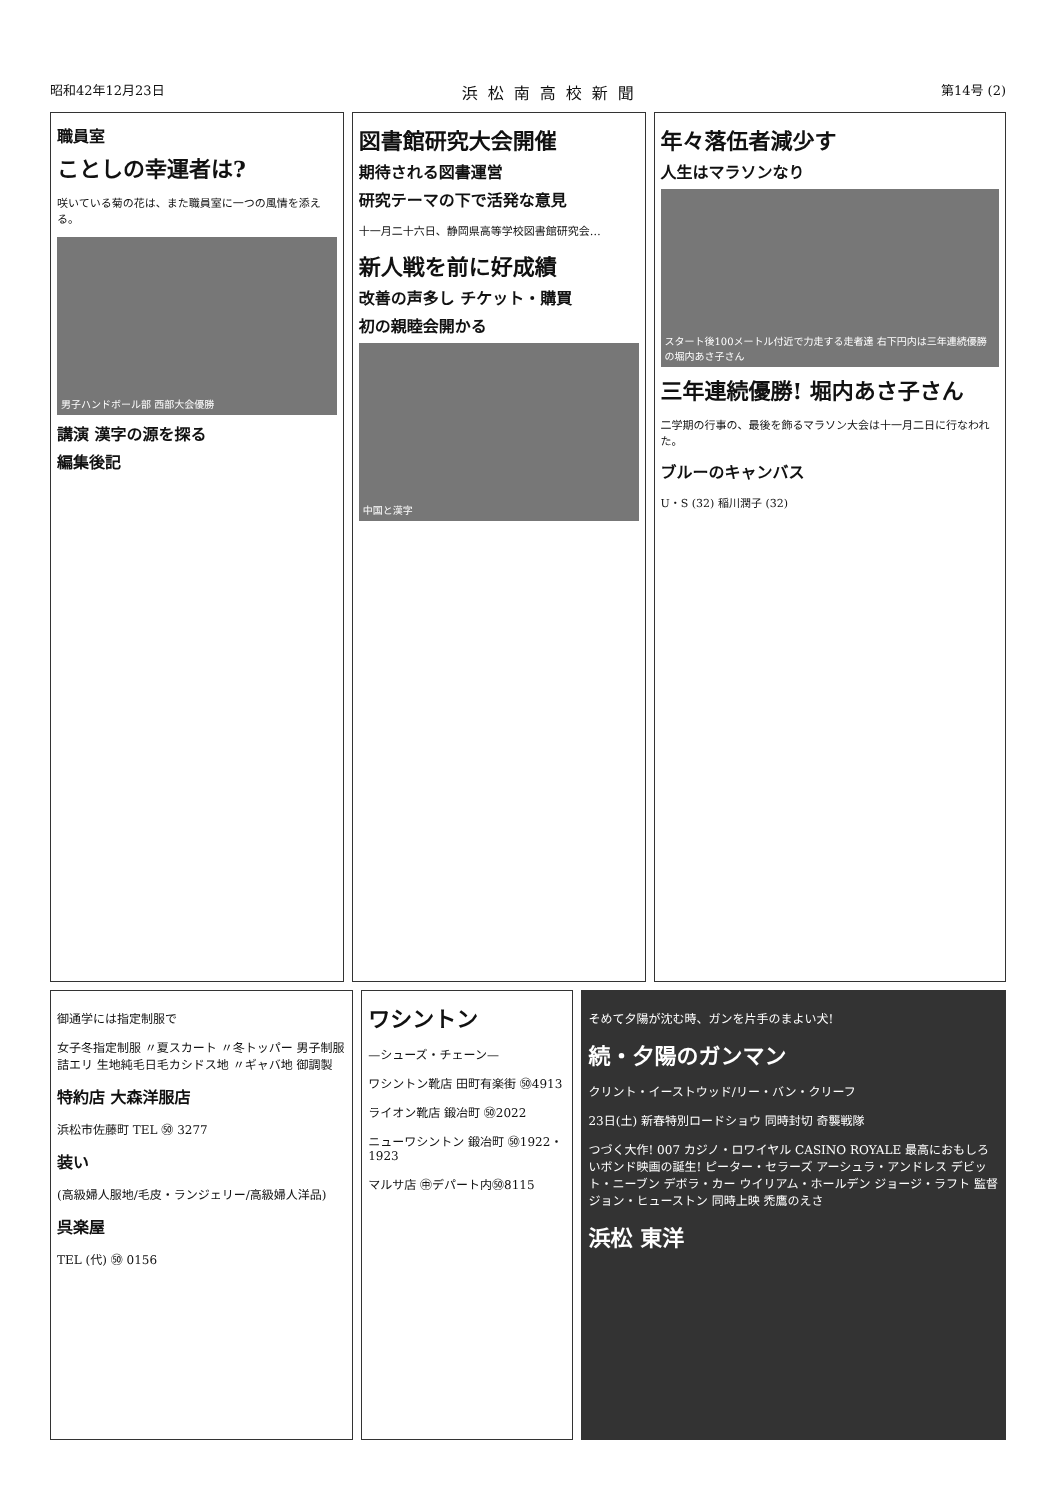昭和42年12月23日 浜松南高校新聞 第14号 (2)
職員室
ことしの幸運者は?
咲いている菊の花は、また職員室に一つの風情を添える。
男子ハンドボール部 西部大会優勝
講演 漢字の源を探る
編集後記
図書館研究大会開催
期待される図書運営
研究テーマの下で活発な意見
十一月二十六日、静岡県高等学校図書館研究会…
新人戦を前に好成績
改善の声多し チケット・購買
初の親睦会開かる
中国と漢字
年々落伍者減少す
人生はマラソンなり
スタート後100メートル付近で力走する走者達 右下円内は三年連続優勝の堀内あさ子さん
三年連続優勝! 堀内あさ子さん
二学期の行事の、最後を飾るマラソン大会は十一月二日に行なわれた。
ブルーのキャンバス
U・S (32) 稲川潤子 (32)
御通学には指定制服で
女子冬指定制服 〃夏スカート 〃冬トッパー 男子制服詰エリ 生地純毛日毛カシドス地 〃ギャバ地 御調製
特約店 大森洋服店
浜松市佐藤町 TEL ㊿ 3277
装い
(高級婦人服地/毛皮・ランジェリー/高級婦人洋品)
呉楽屋
TEL (代) ㊿ 0156
ワシントン
—シューズ・チェーン—
ワシントン靴店 田町有楽街 ㊿4913
ライオン靴店 鍛冶町 ㊿2022
ニューワシントン 鍛冶町 ㊿1922・1923
マルサ店 ㊥デパート内㊿8115
そめて夕陽が沈む時、ガンを片手のまよい犬!
続・夕陽のガンマン
クリント・イーストウッド/リー・バン・クリーフ
23日(土) 新春特別ロードショウ 同時封切 奇襲戦隊
つづく大作! 007 カジノ・ロワイヤル CASINO ROYALE 最高におもしろいボンド映画の誕生! ピーター・セラーズ アーシュラ・アンドレス デビット・ニーブン デボラ・カー ウイリアム・ホールデン ジョージ・ラフト 監督 ジョン・ヒューストン 同時上映 禿鷹のえさ
浜松 東洋